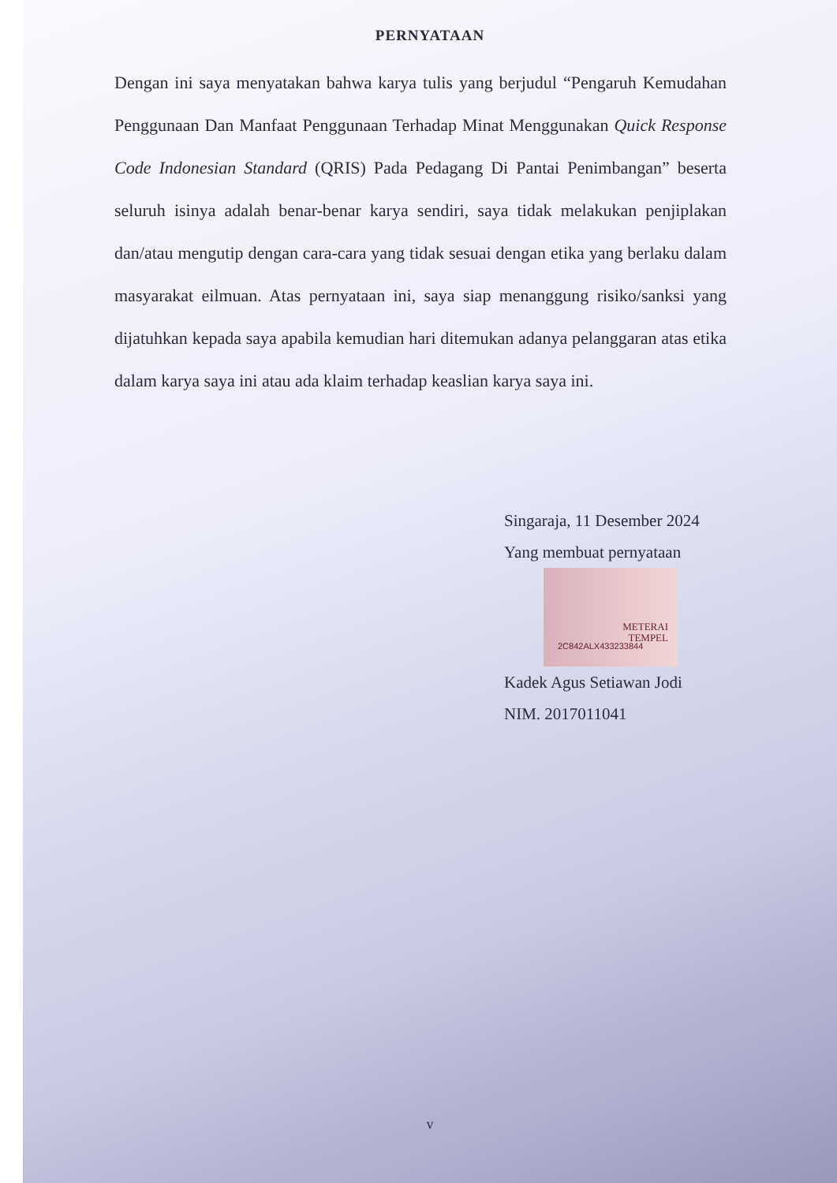PERNYATAAN
Dengan ini saya menyatakan bahwa karya tulis yang berjudul “Pengaruh Kemudahan Penggunaan Dan Manfaat Penggunaan Terhadap Minat Menggunakan Quick Response Code Indonesian Standard (QRIS) Pada Pedagang Di Pantai Penimbangan” beserta seluruh isinya adalah benar-benar karya sendiri, saya tidak melakukan penjiplakan dan/atau mengutip dengan cara-cara yang tidak sesuai dengan etika yang berlaku dalam masyarakat eilmuan. Atas pernyataan ini, saya siap menanggung risiko/sanksi yang dijatuhkan kepada saya apabila kemudian hari ditemukan adanya pelanggaran atas etika dalam karya saya ini atau ada klaim terhadap keaslian karya saya ini.
Singaraja, 11 Desember 2024
Yang membuat pernyataan
METERAI
TEMPEL
2C842ALX433233844
Kadek Agus Setiawan Jodi
NIM. 2017011041
v